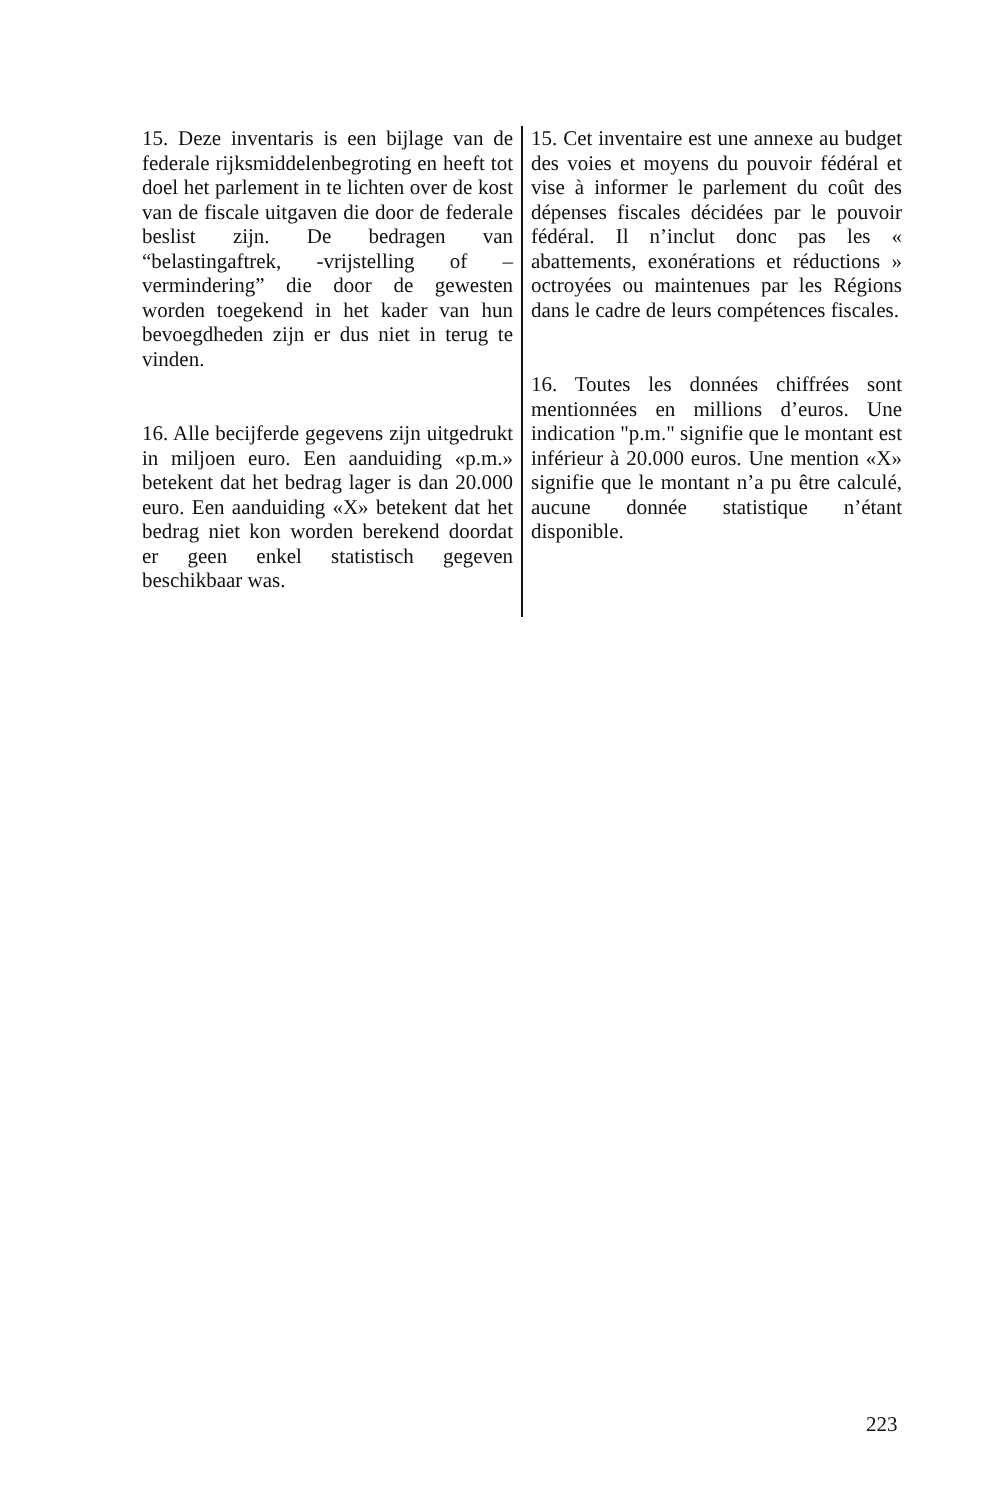15. Deze inventaris is een bijlage van de federale rijksmiddelenbegroting en heeft tot doel het parlement in te lichten over de kost van de fiscale uitgaven die door de federale beslist zijn. De bedragen van “belastingaftrek, -vrijstelling of –vermindering” die door de gewesten worden toegekend in het kader van hun bevoegdheden zijn er dus niet in terug te vinden.
16. Alle becijferde gegevens zijn uitgedrukt in miljoen euro. Een aanduiding «p.m.» betekent dat het bedrag lager is dan 20.000 euro. Een aanduiding «X» betekent dat het bedrag niet kon worden berekend doordat er geen enkel statistisch gegeven beschikbaar was.
15. Cet inventaire est une annexe au budget des voies et moyens du pouvoir fédéral et vise à informer le parlement du coût des dépenses fiscales décidées par le pouvoir fédéral. Il n’inclut donc pas les « abattements, exonérations et réductions » octroyées ou maintenues par les Régions dans le cadre de leurs compétences fiscales.
16. Toutes les données chiffrées sont mentionnées en millions d’euros. Une indication "p.m." signifie que le montant est inférieur à 20.000 euros. Une mention «X» signifie que le montant n’a pu être calculé, aucune donnée statistique n’étant disponible.
223